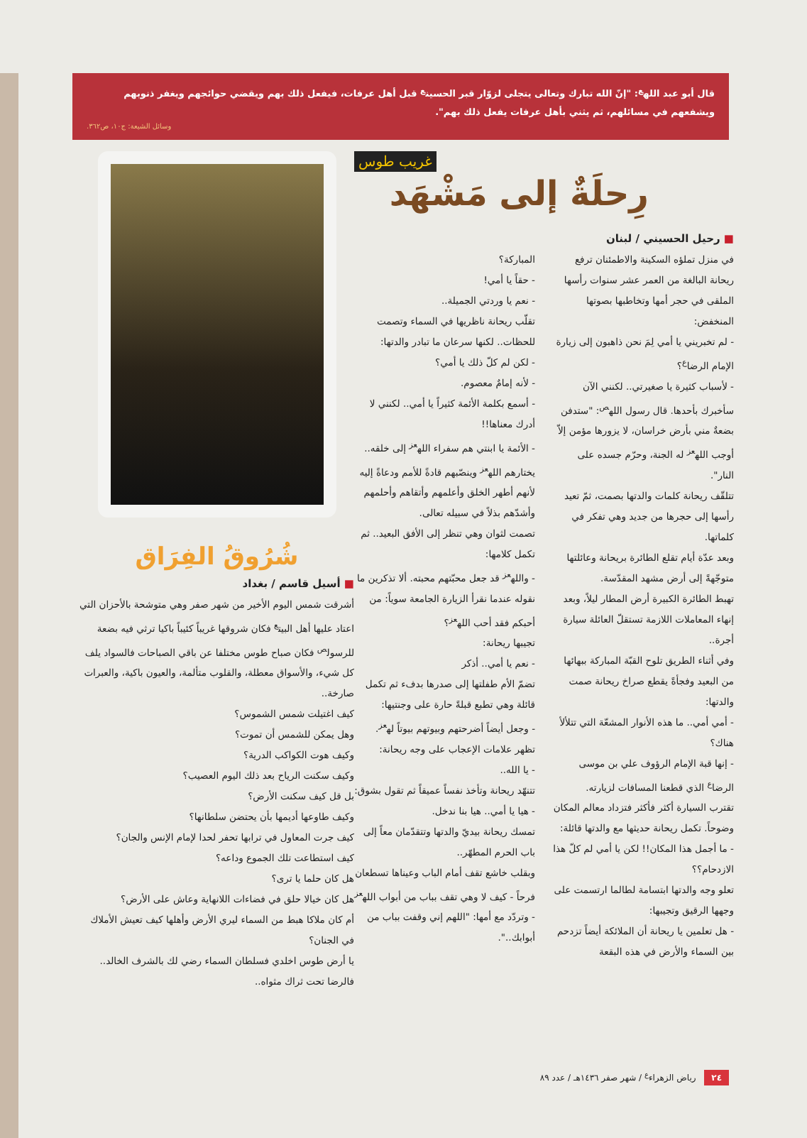قال أبو عبد الله<sup>ع</sup>: "إنّ الله تبارك وتعالى يتجلى لزوّار قبر الحسين<sup>ع</sup> قبل أهل عرفات، فيفعل ذلك بهم ويقضي حوائجهم ويغفر ذنوبهم ويشفعهم في مسائلهم، ثم يثني بأهل عرفات يفعل ذلك بهم".
وسائل الشيعة: ج١٠، ص٣٦٢.
غريب طوس
رِحلَةٌ إلى مَشْهَد
■ رحيل الحسيني / لبنان
في منزل تملؤه السكينة والاطمئنان ترفع ريحانة البالغة من العمر عشر سنوات رأسها الملقى في حجر أمها وتخاطبها بصوتها المنخفض:
- لم تخبريني يا أمي لِمَ نحن ذاهبون إلى زيارة الإمام الرضا<sup>ع</sup>؟
- لأسباب كثيرة يا صغيرتي.. لكنني الآن سأخبرك بأحدها. قال رسول الله<sup>ص</sup>: "ستدفن بضعةٌ مني بأرض خراسان، لا يزورها مؤمن إلاّ أوجب الله<sup>عز</sup> له الجنة، وحرّم جسده على النار".
تتلقّف ريحانة كلمات والدتها بصمت، ثمّ تعيد رأسها إلى حجرها من جديد وهي تفكر في كلماتها.
وبعد عدّة أيام تقلع الطائرة بريحانة وعائلتها متوجّهةً إلى أرض مشهد المقدّسة.
تهبط الطائرة الكبيرة أرض المطار ليلاً، وبعد إنهاء المعاملات اللازمة تستقلّ العائلة سيارة أجرة..
وفي أثناء الطريق تلوح القبّة المباركة ببهائها من البعيد وفجأةً يقطع صراخ ريحانة صمت والدتها:
- أمي أمي.. ما هذه الأنوار المشعّة التي تتلألأ هناك؟
- إنها قبة الإمام الرؤوف علي بن موسى الرضا<sup>ع</sup> الذي قطعنا المسافات لزيارته.
تقترب السيارة أكثر فأكثر فتزداد معالم المكان وضوحاً. تكمل ريحانة حديثها مع والدتها قائلة:
- ما أجمل هذا المكان!! لكن يا أمي لم كلّ هذا الازدحام؟؟
تعلو وجه والدتها ابتسامة لطالما ارتسمت على وجهها الرقيق وتجيبها:
- هل تعلمين يا ريحانة أن الملائكة أيضاً تزدحم بين السماء والأرض في هذه البقعة
المباركة؟
- حقاً يا أمي!
- نعم يا وردتي الجميلة..
تقلّب ريحانة ناظريها في السماء وتصمت للحظات.. لكنها سرعان ما تبادر والدتها:
- لكن لم كلّ ذلك يا أمي؟
- لأنه إمامٌ معصوم.
- أسمع بكلمة الأئمة كثيراً يا أمي.. لكنني لا أدرك معناها!!
- الأئمة يا ابنتي هم سفراء الله<sup>عز</sup> إلى خلقه.. يختارهم الله<sup>عز</sup> وينصّبهم قادةً للأمم ودعاةً إليه لأنهم أطهر الخلق وأعلمهم وأتقاهم وأحلمهم وأشدّهم بذلاً في سبيله تعالى.
تصمت لثوان وهي تنظر إلى الأفق البعيد.. ثم تكمل كلامها:
- والله<sup>عز</sup> قد جعل محبّتهم محبته. ألا تذكرين ما نقوله عندما نقرأ الزيارة الجامعة سوياً: من أحبكم فقد أحب الله<sup>عز</sup>؟
تجيبها ريحانة:
- نعم يا أمي.. أذكر
تضمّ الأم طفلتها إلى صدرها بدفء ثم تكمل قائلة وهي تطبع قبلةً حارة على وجنتيها:
- وجعل أيضاً أضرحتهم وبيوتهم بيوتاً له<sup>عز</sup>.
تظهر علامات الإعجاب على وجه ريحانة:
- يا الله..
تتنهّد ريحانة وتأخذ نفساً عميقاً ثم تقول بشوق:
- هيا يا أمي.. هيا بنا ندخل.
تمسك ريحانة بيديّ والدتها وتتقدّمان معاً إلى باب الحرم المطهّر..
وبقلب خاشع تقف أمام الباب وعيناها تسطعان فرحاً - كيف لا وهي تقف بباب من أبواب الله<sup>عز</sup> - وتردّد مع أمها: "اللهم إني وقفت بباب من أبوابك..".
شُرُوقُ الفِرَاق
■ أسيل قاسم / بغداد
أشرقت شمس اليوم الأخير من شهر صفر وهي متوشحة بالأحزان التي اعتاد عليها أهل البيت<sup>ع</sup> فكان شروقها غريباً كئيباً باكيا ترثي فيه بضعة للرسول<sup>ص</sup> فكان صباح طوس مختلفا عن باقي الصباحات فالسواد يلف كل شيء، والأسواق معطلة، والقلوب متألمة، والعيون باكية، والعبرات صارخة..
كيف اغتيلت شمس الشموس؟
وهل يمكن للشمس أن تموت؟
وكيف هوت الكواكب الدرية؟
وكيف سكنت الرياح بعد ذلك اليوم العصيب؟
بل قل كيف سكنت الأرض؟
وكيف طاوعها أديمها بأن يحتضن سلطانها؟
كيف جرت المعاول في ترابها تحفر لحدا لإمام الإنس والجان؟
كيف استطاعت تلك الجموع وداعه؟
هل كان حلما يا ترى؟
هل كان خيالا حلق في فضاءات اللانهاية وعاش على الأرض؟
أم كان ملاكا هبط من السماء ليري الأرض وأهلها كيف تعيش الأملاك في الجنان؟
يا أرض طوس اخلدي فسلطان السماء رضي لك بالشرف الخالد.. فالرضا تحت ثراك مثواه..
٢٤ رياض الزهراء<sup>ع</sup> / شهر صفر ١٤٣٦هـ / عدد ٨٩